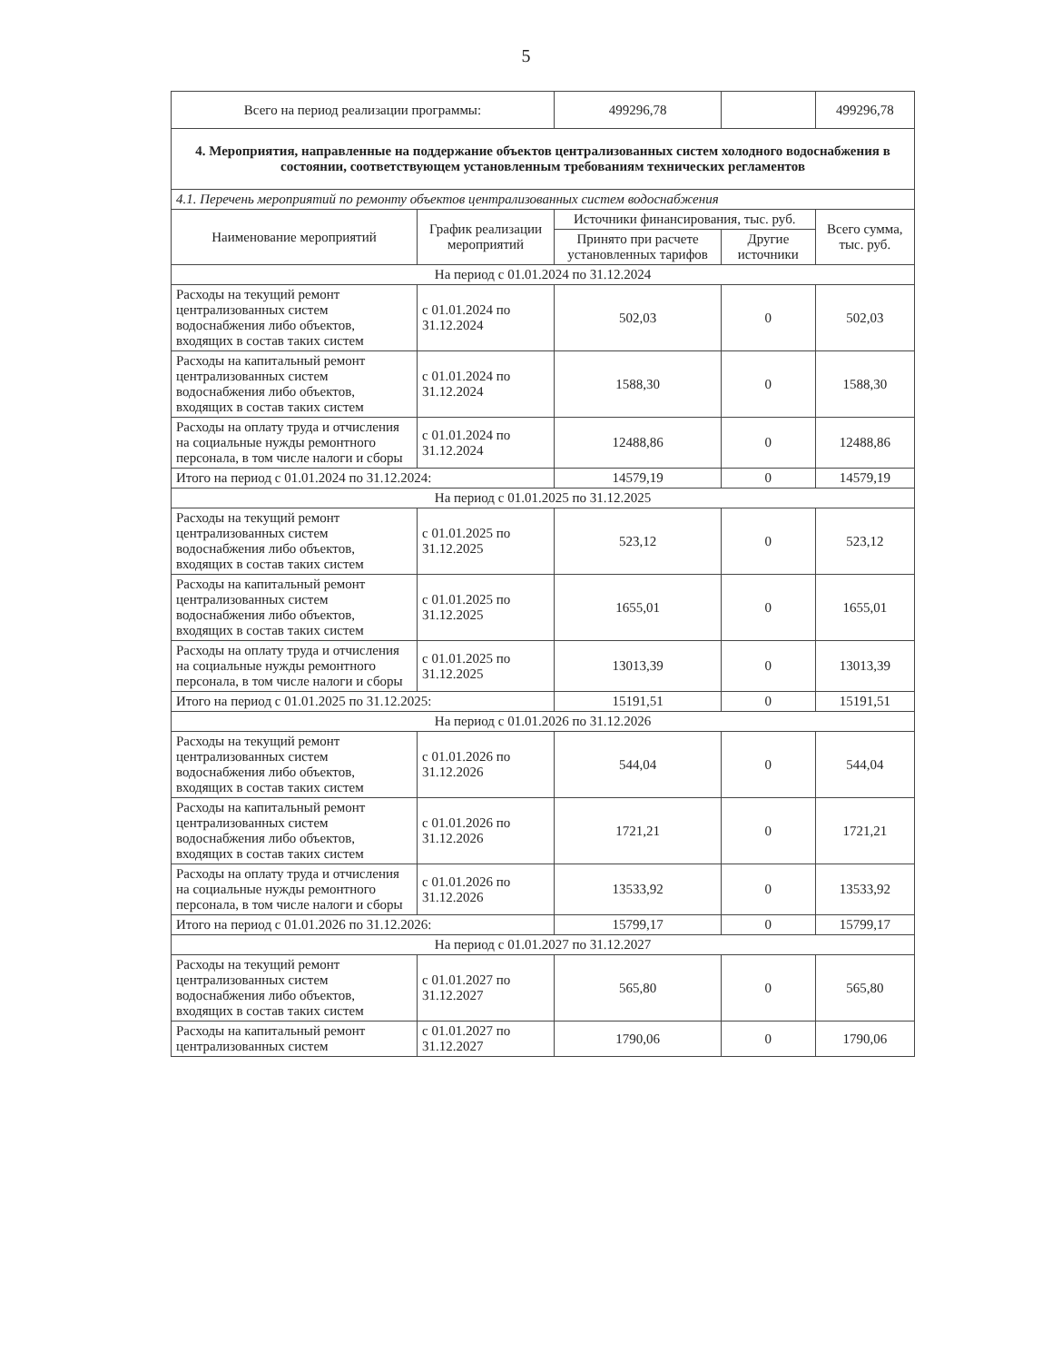5
| Всего на период реализации программы: | | 499296,78 | | 499296,78 |
| 4. Мероприятия, направленные на поддержание объектов централизованных систем холодного водоснабжения в состоянии, соответствующем установленным требованиям технических регламентов | | | | |
| 4.1. Перечень мероприятий по ремонту объектов централизованных систем водоснабжения | | | | |
| Наименование мероприятий | График реализации мероприятий | Источники финансирования, тыс. руб. | | Всего сумма, тыс. руб. |
| | | Принято при расчете установленных тарифов | Другие источники | |
| На период с 01.01.2024 по 31.12.2024 | | | | |
| Расходы на текущий ремонт централизованных систем водоснабжения либо объектов, входящих в состав таких систем | с 01.01.2024 по 31.12.2024 | 502,03 | 0 | 502,03 |
| Расходы на капитальный ремонт централизованных систем водоснабжения либо объектов, входящих в состав таких систем | с 01.01.2024 по 31.12.2024 | 1588,30 | 0 | 1588,30 |
| Расходы на оплату труда и отчисления на социальные нужды ремонтного персонала, в том числе налоги и сборы | с 01.01.2024 по 31.12.2024 | 12488,86 | 0 | 12488,86 |
| Итого на период с 01.01.2024 по 31.12.2024: | | 14579,19 | 0 | 14579,19 |
| На период с 01.01.2025 по 31.12.2025 | | | | |
| Расходы на текущий ремонт централизованных систем водоснабжения либо объектов, входящих в состав таких систем | с 01.01.2025 по 31.12.2025 | 523,12 | 0 | 523,12 |
| Расходы на капитальный ремонт централизованных систем водоснабжения либо объектов, входящих в состав таких систем | с 01.01.2025 по 31.12.2025 | 1655,01 | 0 | 1655,01 |
| Расходы на оплату труда и отчисления на социальные нужды ремонтного персонала, в том числе налоги и сборы | с 01.01.2025 по 31.12.2025 | 13013,39 | 0 | 13013,39 |
| Итого на период с 01.01.2025 по 31.12.2025: | | 15191,51 | 0 | 15191,51 |
| На период с 01.01.2026 по 31.12.2026 | | | | |
| Расходы на текущий ремонт централизованных систем водоснабжения либо объектов, входящих в состав таких систем | с 01.01.2026 по 31.12.2026 | 544,04 | 0 | 544,04 |
| Расходы на капитальный ремонт централизованных систем водоснабжения либо объектов, входящих в состав таких систем | с 01.01.2026 по 31.12.2026 | 1721,21 | 0 | 1721,21 |
| Расходы на оплату труда и отчисления на социальные нужды ремонтного персонала, в том числе налоги и сборы | с 01.01.2026 по 31.12.2026 | 13533,92 | 0 | 13533,92 |
| Итого на период с 01.01.2026 по 31.12.2026: | | 15799,17 | 0 | 15799,17 |
| На период с 01.01.2027 по 31.12.2027 | | | | |
| Расходы на текущий ремонт централизованных систем водоснабжения либо объектов, входящих в состав таких систем | с 01.01.2027 по 31.12.2027 | 565,80 | 0 | 565,80 |
| Расходы на капитальный ремонт централизованных систем | с 01.01.2027 по 31.12.2027 | 1790,06 | 0 | 1790,06 |